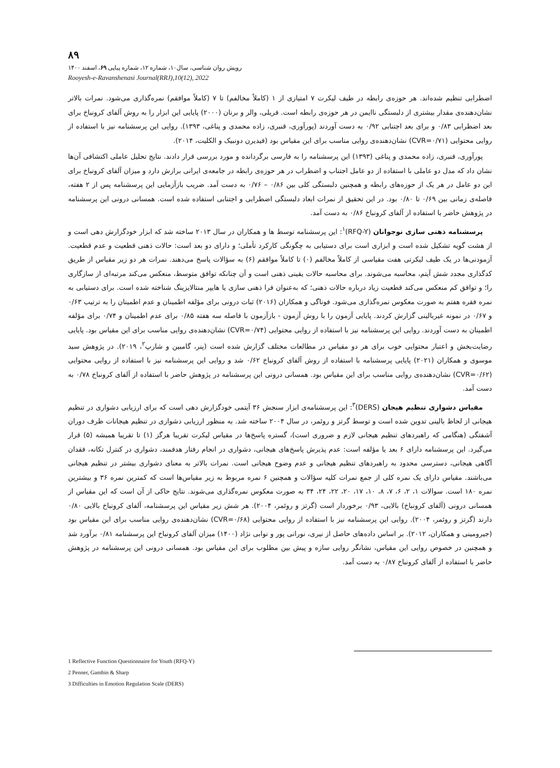۸۹
رویش روان شناسی، سال۱۰، شماره ۱۲، شماره پیاپی ۶۹، اسفند ۱۴۰۰
Rooyesh-e-Ravanshenasi Journal(RRJ),10(12), 2022
اضطرابی تنظیم شده‌اند. هر حوزه‌ی رابطه در طیف لیکرت ۷ امتیازی از ۱ (کاملاً مخالفم) تا ۷ (کاملاً موافقم) نمره‌گذاری می‌شود. نمرات بالاتر نشان‌دهنده‌ی مقدار بیشتری از دلبستگی ناایمن در هر حوزه‌ی رابطه است. فریلی، والر و برنان (۲۰۰۰) پایایی این ابزار را به روش آلفای کرونباخ برای بعد اضطرابی ۰/۸۳ و برای بعد اجتنابی ۰/۹۲ به دست آوردند (پورآوری، قنبری، زاده محمدی و پناغی، ۱۳۹۳). روایی این پرسشنامه نیز با استفاده از روایی محتوایی (CVR=۰/۷۱) نشان‌دهنده‌ی روایی مناسب برای این مقیاس بود (فیدیرن دونبیک و الکلیت، ۲۰۱۴).
پورآوری، قنبری، زاده محمدی و پناغی (۱۳۹۳) این پرسشنامه را به فارسی برگردانده و مورد بررسی قرار دادند. نتایج تحلیل عاملی اکتشافی آن‌ها نشان داد که مدل دو عاملی با استفاده از دو عامل اجتناب و اضطراب در هر حوزه‌ی رابطه در جامعه‌ی ایرانی برازش دارد و میزان آلفای کرونباخ برای این دو عامل در هر یک از حوزه‌های رابطه و همچنین دلبستگی کلی بین ۰/۸۶ – ۰/۷۶ به دست آمد. ضریب بازآزمایی این پرسشنامه پس از ۲ هفته، فاصله‌ی زمانی بین ۰/۶۹ تا ۰/۸۰ بود. در این تحقیق از نمرات ابعاد دلبستگی اضطرابی و اجتنابی استفاده شده است. همسانی درونی این پرسشنامه در پژوهش حاضر با استفاده از آلفای کرونباخ ۰/۸۶ به دست آمد.
پرسشنامه ذهنی سازی نوجوانان (RFQ-Y)<sup>۱</sup>: این پرسشنامه توسط ها و همکاران در سال ۲۰۱۳ ساخته شد که ابزار خودگزارش دهی است و از هشت گویه تشکیل شده است و ابزاری است برای دستیابی به چگونگی کارکرد تأملی؛ و دارای دو بعد است: حالات ذهنی قطعیت و عدم قطعیت. آزمودنی‌ها در یک طیف لیکرتی هفت مقیاسی از کاملاً مخالفم (۰) تا کاملاً موافقم (۶) به سؤالات پاسخ می‌دهند. نمرات هر دو زیر مقیاس از طریق کدگذاری مجدد شش آیتم، محاسبه می‌شوند. برای محاسبه حالات یقینی ذهنی است و آن چنانکه توافق متوسط، منعکس می‌کند مرتبه‌ای از سازگاری را؛ و توافق کم منعکس می‌کند قطعیت زیاد درباره حالات ذهنی؛ که به‌عنوان فرا ذهنی سازی یا هایپر منتالایزینگ شناخته شده است. برای دستیابی به نمره فقره هفتم به صورت معکوس نمره‌گذاری می‌شود. فوناگی و همکاران (۲۰۱۶) ثبات درونی برای مؤلفه اطمینان و عدم اطمینان را به ترتیب ۰/۶۳ و ۰/۶۷ در نمونه غیربالینی گزارش کردند. پایایی آزمون را با روش آزمون - بازآزمون با فاصله سه هفته ۰/۸۵ برای عدم اطمینان و ۰/۷۴ برای مؤلفه اطمینان به دست آوردند. روایی این پرسشنامه نیز با استفاده از روایی محتوایی (CVR=۰/۷۴) نشان‌دهنده‌ی روایی مناسب برای این مقیاس بود. پایایی رضایت‌بخش و اعتبار محتوایی خوب برای هر دو مقیاس در مطالعات مختلف گزارش شده است (پنر، گامبین و شارپ<sup>۲</sup>، ۲۰۱۹). در پژوهش سید موسوی و همکاران (۲۰۲۱) پایایی پرسشنامه با استفاده از روش آلفای کرونباخ ۰/۶۲ شد و روایی این پرسشنامه نیز با استفاده از روایی محتوایی (CVR=۰/۶۲) نشان‌دهنده‌ی روایی مناسب برای این مقیاس بود. همسانی درونی این پرسشنامه در پژوهش حاضر با استفاده از آلفای کرونباخ ۰/۷۸ به دست آمد.
مقیاس دشواری تنظیم هیجان (DERS)<sup>۳</sup>: این پرسشنامه‌ی ابزار سنجش ۳۶ آیتمی خودگزارش دهی است که برای ارزیابی دشواری در تنظیم هیجانی از لحاظ بالینی تدوین شده است و توسط گرتز و روئمر، در سال ۲۰۰۴ ساخته شد. به منظور ارزیابی دشواری در تنظیم هیجانات ظرف دوران آشفتگی (هنگامی که راهبردهای تنظیم هیجانی لازم و ضروری است)، گستره پاسخ‌ها در مقیاس لیکرت تقریبا هرگز (۱) تا تقریبا همیشه (۵) قرار می‌گیرد. این پرسشنامه دارای ۶ بعد یا مؤلفه است: عدم پذیرش پاسخ‌های هیجانی، دشواری در انجام رفتار هدفمند، دشواری در کنترل تکانه، فقدان آگاهی هیجانی، دسترسی محدود به راهبردهای تنظیم هیجانی و عدم وضوح هیجانی است. نمرات بالاتر به معنای دشواری بیشتر در تنظیم هیجانی می‌باشند. مقیاس دارای یک نمره کلی از جمع نمرات کلیه سؤالات و همچنین ۶ نمره مربوط به زیر مقیاس‌ها است که کمترین نمره ۳۶ و بیشترین نمره ۱۸۰ است. سوالات ۱، ۲، ۶، ۷، ۸، ۱۰، ۱۷، ۲۰، ۲۲، ۲۴، ۳۴ به صورت معکوس نمره‌گذاری می‌شوند. نتایج حاکی از آن است که این مقیاس از همسانی درونی (آلفای کرونباخ) بالایی، ۰/۹۳ برخوردار است (گرتز و روئمر، ۲۰۰۴). هر شش زیر مقیاس این پرسشنامه، آلفای کرونباخ بالایی ۰/۸۰ دارند (گرتز و روئمر، ۲۰۰۴). روایی این پرسشنامه نیز با استفاده از روایی محتوایی (CVR=۰/۶۸) نشان‌دهنده‌ی روایی مناسب برای این مقیاس بود (جیرومینی و همکاران، ۲۰۱۲). بر اساس داده‌های حاصل از نیری، نورانی پور و نوابی نژاد (۱۴۰۰) میزان آلفای کرونباخ این پرسشنامه ۰/۸۱ برآورد شد و همچنین در خصوص روایی این مقیاس، نشانگر روایی سازه و پیش بین مطلوب برای این مقیاس بود. همسانی درونی این پرسشنامه در پژوهش حاضر با استفاده از آلفای کرونباخ ۰/۸۷ به دست آمد.
1 Reflective Function Questionnaire for Youth (RFQ-Y)
2 Penner, Gambin & Sharp
3 Difficulties in Emotion Regulation Scale (DERS)